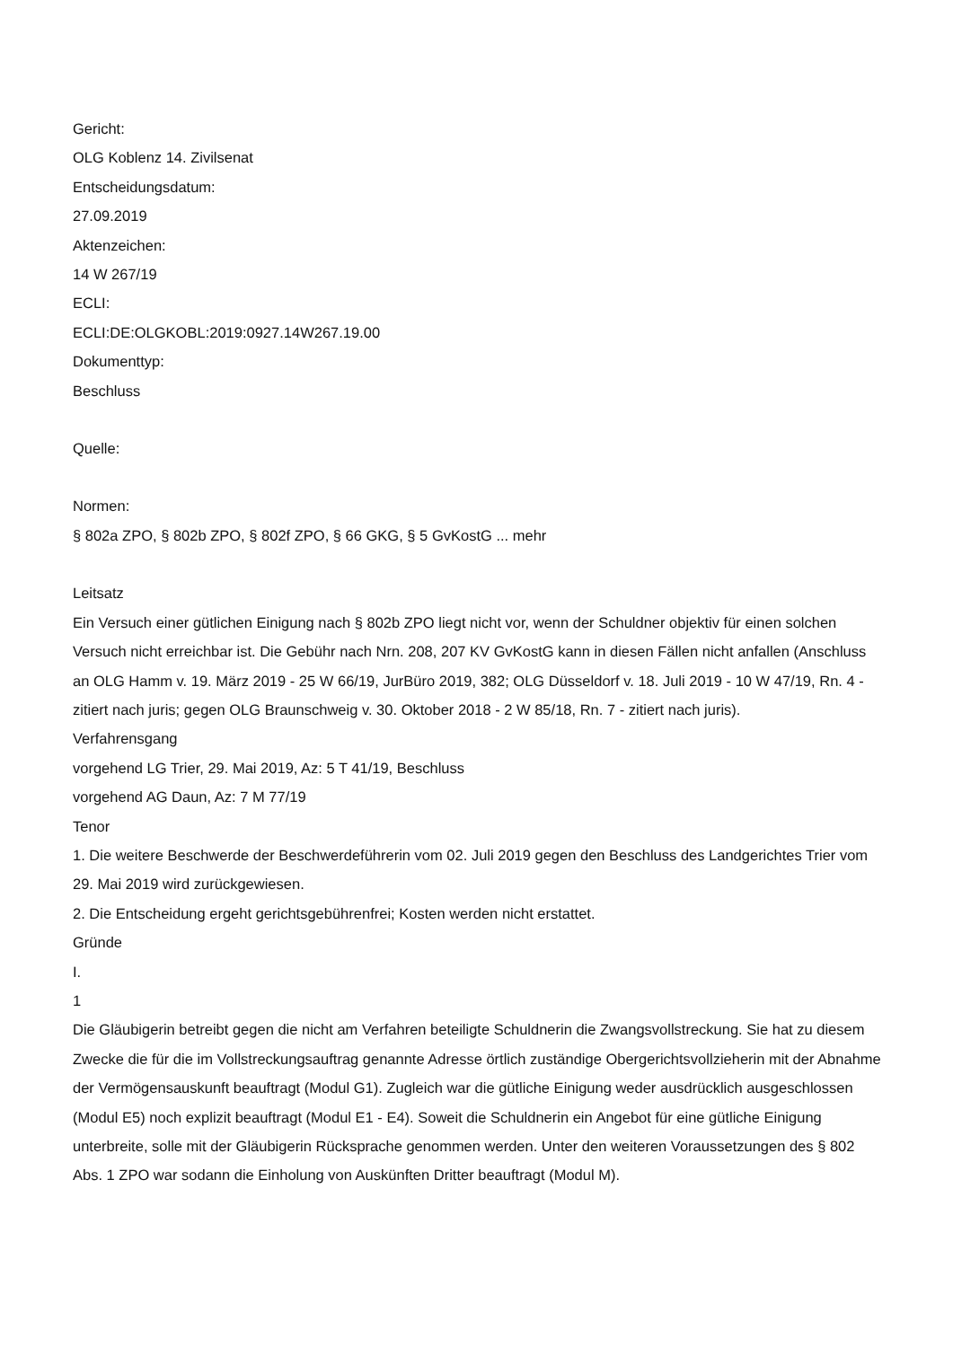Gericht:
OLG Koblenz 14. Zivilsenat
Entscheidungsdatum:
27.09.2019
Aktenzeichen:
14 W 267/19
ECLI:
ECLI:DE:OLGKOBL:2019:0927.14W267.19.00
Dokumenttyp:
Beschluss
Quelle:
Normen:
§ 802a ZPO, § 802b ZPO, § 802f ZPO, § 66 GKG, § 5 GvKostG ... mehr
Leitsatz
Ein Versuch einer gütlichen Einigung nach § 802b ZPO liegt nicht vor, wenn der Schuldner objektiv für einen solchen Versuch nicht erreichbar ist. Die Gebühr nach Nrn. 208, 207 KV GvKostG kann in diesen Fällen nicht anfallen (Anschluss an OLG Hamm v. 19. März 2019 - 25 W 66/19, JurBüro 2019, 382; OLG Düsseldorf v. 18. Juli 2019 - 10 W 47/19, Rn. 4 - zitiert nach juris; gegen OLG Braunschweig v. 30. Oktober 2018 - 2 W 85/18, Rn. 7 - zitiert nach juris).
Verfahrensgang
vorgehend LG Trier, 29. Mai 2019, Az: 5 T 41/19, Beschluss
vorgehend AG Daun, Az: 7 M 77/19
Tenor
1. Die weitere Beschwerde der Beschwerdeführerin vom 02. Juli 2019 gegen den Beschluss des Landgerichtes Trier vom 29. Mai 2019 wird zurückgewiesen.
2. Die Entscheidung ergeht gerichtsgebührenfrei; Kosten werden nicht erstattet.
Gründe
I.
1
Die Gläubigerin betreibt gegen die nicht am Verfahren beteiligte Schuldnerin die Zwangsvollstreckung. Sie hat zu diesem Zwecke die für die im Vollstreckungsauftrag genannte Adresse örtlich zuständige Obergerichtsvollzieherin mit der Abnahme der Vermögensauskunft beauftragt (Modul G1). Zugleich war die gütliche Einigung weder ausdrücklich ausgeschlossen (Modul E5) noch explizit beauftragt (Modul E1 - E4). Soweit die Schuldnerin ein Angebot für eine gütliche Einigung unterbreite, solle mit der Gläubigerin Rücksprache genommen werden. Unter den weiteren Voraussetzungen des § 802 Abs. 1 ZPO war sodann die Einholung von Auskünften Dritter beauftragt (Modul M).